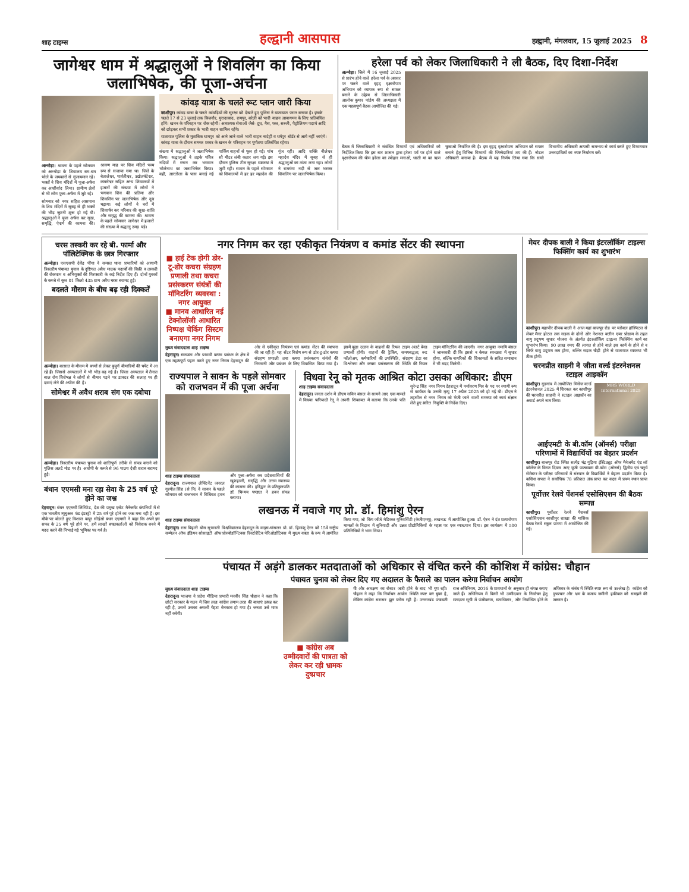शाह टाइम्स हल्द्वानी आसपास हल्द्वानी, मंगलवार, 15 जुलाई 2025 8
जागेश्वर धाम में श्रद्धालुओं ने शिवलिंग का किया जलाभिषेक, की पूजा-अर्चना
अल्मोड़ा। श्रावण के पहले सोमवार को अल्मोड़ा के शिवालय बम-बम भोले के जयकारों से गुंजायमान रहे। भक्तों ने शिव मंदिरों में पूजा-अर्चना कर आशीर्वाद लिया। ग्रामीण क्षेत्रों से भी लोग पूजा-अर्चना में जुटे रहे।
सोमवार को नगर सहित आसपास के शिव मंदिरों में सुबह से ही भक्तों की भीड़ जुटनी शुरू हो गई थी। श्रद्धालुओं ने पूजा अर्चना कर सुख, समृद्धि, ऐश्वर्य की कामना की। श्रावण माह पर शिव मंदिरों भव्य रूप से सजाया गया था। जिले के बेतालेश्वर, पार्वतीश्वर, उद्योतचंदेश्वर, कमलेश्वर सहित अन्य शिवालयों में हजारों की संख्या में लोगों ने भगवान शिव की प्रतिमा और शिवलिंग पर जलाभिषेक और दूध चढ़ाया। कई लोगों ने घरों में शिवार्चन कर परिवार की सुख-शांति और समृद्ध की कामना की। श्रावण के पहले सोमवार जागेश्वर में हजारों की संख्या में श्रद्धालु उमड़ पड़े।
कांवड़ यात्रा के चलते रूट प्लान जारी किया
काशीपुर। कांवड़ यात्रा के चलते कांवड़ियों की सुरक्षा को देखते हुए पुलिस ने यातायात प्लान बनाया है। इसके चलते 17 से 23 जुलाई तक बिजनौर, मुरादाबाद, रामपुर, बरेली को भारी वाहन आवागमन के लिए प्रतिबंधित होंगे। खनन के परिवहन पर रोक रहेगी। आवश्यक सेवाओं जैसे- दूध, गैस, फल, सब्जी, पैट्रोलियम पदार्थ आदि को छोड़कर सभी प्रकार के भारी वाहन शामिल रहेंगे।
यातायात पुलिस के मुताबिक धामपुर को आने जाने वाले भारी वाहन नादेही व धर्मपुर बॉर्डर से आगे नहीं जाएंगे। कांवड़ यात्रा के दौरान समस्त प्रकार के खनन के परिवहन पर पूर्णतया प्रतिबंधित रहेगा।
संख्या में श्रद्धालुओं ने जलाभिषेक किया। श्रद्धालुओं ने तड़के पवित्र नदियों में स्नान कर भगवान भोलेनाथ का जलाभिषेक किया। वहीं, आरतोला के पास बनाई गई पार्किंग वाहनों से फुल हो गई। पांच सौ मीटर लंबी कतार लग गई। इस दौरान पुलिस टीम सुरक्षा व्यवस्था में जुटी रही। सावन के पहले सोमवार को शिवालयों में हर हर महादेव की गूंज रही। आदि शक्ति नीलेश्वर महादेव मंदिर में सुबह से ही श्रद्धालुओं का तांता लगा रहा। लोगों ने रामगंगा नदी से जल भरकर शिवलिंग पर जलाभिषेक किया।
हरेला पर्व को लेकर जिलाधिकारी ने ली बैठक, दिए दिशा-निर्देश
अल्मोड़ा। जिले में 16 जुलाई 2025 से प्रारंभ होने वाले हरेला पर्व के अवसर पर चलने वाले वृहद् वृक्षारोपण अभियान को व्यापक रूप से सफल बनाने के उद्देश्य से जिलाधिकारी आलोक कुमार पांडेय की अध्यक्षता में एक महत्वपूर्ण बैठक आयोजित की गई।
बैठक में जिलाधिकारी ने संबंधित विभागों एवं अधिकारियों को निर्देशित किया कि इस बार शासन द्वारा हरेला पर्व पर होने वाले वृक्षारोपण की थीम हरेला का त्योहार मनाओ, धरती मां का ऋण चुकाओ निर्धारित की है। इस वृहद् वृक्षारोपण अभियान को सफल बनाने हेतु विभिन्न विभागों की जिम्मेदारियां तय की हैं। नोडल अधिकारी बनाया है। बैठक में यह निर्णय लिया गया कि सभी विभागीय अधिकारी आपसी समन्वय से कार्य करते हुए विभागवार उत्तरदायित्वों का स्पष्ट निर्धारण करें।
चरस तस्करी कर रहे बी. फार्मा और पॉलिटेक्निक के छात्र गिरफ्तार
अल्मोड़ा। एसएसपी देवेंद्र पींचा ने समस्त थाना प्रभारियों को आगामी त्रिस्तरीय पंचायत चुनाव के दृष्टिगत अवैध मादक पदार्थों की बिक्री व तस्करी की रोकथाम व अभियुक्तों की गिरफ्तारी के कड़े निर्देश दिए हैं। दोनों युवकों के कब्जे से कुल 01 किलो 435 ग्राम अवैध चरस बरामद हुई।
बदलते मौसम के बीच बढ़ रही दिक्कतें
अल्मोड़ा। बरसात के मौसम में बच्चों से लेकर बुजुर्ग बीमारियों की चपेट में आ रहे हैं। जिससे अस्पतालों में भी भीड़ बढ़ गई है। जिला अस्पताल में तैनात बाल रोग विशेषज्ञ ने लोगों से बीमार पड़ने पर डाक्टर की सलाह पर ही दवाएं लेने की अपील की है।
सोमेश्वर में अवैध शराब संग एक दबोचा
अल्मोड़ा। त्रिस्तरीय पंचायत चुनाव को शांतिपूर्ण तरीके से संपन्न कराने को पुलिस अलर्ट मोड पर है। आरोपी के कब्जे से 96 पाउच देशी शराब बरामद हुई।
बंधान एएमसी मना रहा सेवा के 25 वर्ष पूरे होने का जश्न
देहरादून। बंधन एएमसी लिमिटेड, देश की प्रमुख एसेट मैनेजमेंट कंपनियों में से एक भारतीय म्यूचुअल फंड इंडस्ट्री में 25 वर्ष पूरे होने का जश्न मना रही है। इस मौके पर बोलते हुए विशाल कपूर सीईओ बंधन एएमसी ने कहा कि अपने इस सफर के 25 वर्ष पूरे होने पर, हमें लाखों बचतकर्ताओं को निवेशक बनने में मदद करने की निभाई गई भूमिका पर गर्व है।
नगर निगम कर रहा एकीकृत नियंत्रण व कमांड सेंटर की स्थापना
■ हाई टेक होगी डोर-टू-डोर कचरा संग्रहण प्रणाली तथा कचरा प्रसंस्करण संयंत्रों की मॉनिटरिंग व्यवस्था : नगर आयुक्त
■ मानव आधारित नई टेक्नोलॉजी आधारित निष्पक्ष चेकिंग सिस्टम बनाएगा नगर निगम
मुख्य संवाददाता शाह टाइम्स
देहरादून। स्वच्छता और प्रभावी कचरा प्रबंधन के क्षेत्र में एक महत्वपूर्ण पहल करते हुए नगर निगम देहरादून की ओर से एकीकृत नियंत्रण एवं कमांड सेंटर की स्थापना की जा रही है। यह सेंटर विशेष रूप से डोर-टू-डोर कचरा संग्रहण प्रणाली तथा कचरा प्रसंस्करण संयंत्रों की निगरानी और प्रबंधन के लिए विकसित किया गया है। इसमें कूड़ा उठान के वाहनों की रियल टाइम अलर्ट बेस्ड प्रणाली होगी। वाहनों की ट्रैकिंग, समयबद्धता, रूट फॉलोअप, कर्मचारियों की उपस्थिति, संग्रहण डेटा का विश्लेषण और कचरा प्रसंस्करण की स्थिति की रियल टाइम मॉनिटरिंग की जाएगी। नगर आयुक्त नमामि बंसल ने जानकारी दी कि इससे न केवल स्वच्छता में सुधार होगा, बल्कि नागरिकों की शिकायतों के त्वरित समाधान में भी मदद मिलेगी।
राज्यपाल ने सावन के पहले सोमवार को राजभवन में की पूजा अर्चना
शाह टाइम्स संवाददाता
देहरादून। राज्यपाल लेफ्टिनेंट जनरल गुरमीत सिंह (से नि) ने सावन के पहले सोमवार को राजभवन में विधिवत हवन और पूजा-अर्चना कर प्रदेशवासियों की खुशहाली, समृद्धि और उत्तम स्वास्थ्य की कामना की। हरिद्वार के प्रतिकुलपति डॉ. चिन्मय पण्ड्या ने हवन संपन्न कराया।
विधवा रेनू को मृतक आश्रित कोटा उसका अधिकार: डीएम
शाह टाइम्स संवाददाता
देहरादून। जनता दर्शन में डीएम सविन बंसल के सामने आए एक मामले में विधवा फरियादी रेनू ने अपनी शिकायत में बताया कि उनके पति सुरेन्द्र सिंह नगर निगम देहरादून में पर्यावरण मित्र के पद पर स्थायी रूप से कार्यरत थे। उनकी मृत्यु 17 अप्रैल 2025 को हो गई थी। डीएम ने तहसील से नगर निगम को भेजी जाने वाली समस्या को स्वयं संज्ञान लेते हुए त्वरित नियुक्ति के निर्देश दिए।
लखनऊ में नवाजे गए प्रो. डॉ. हिमांशु ऐरन
शाह टाइम्स संवाददाता
देहरादून। रास बिहारी बोस सुभारती विश्वविद्यालय देहरादून के वाइस-चांसलर प्रो. डॉ. हिमांशु ऐरन को 15वें राष्ट्रीय सम्मेलन ऑफ इंडियन सोसाइटी ऑफ प्रोस्थोडॉन्टिक्स रिस्टोरेटिव पेरिओडोंटिक्स में मुख्य वक्ता के रूप में आमंत्रित किया गया, जो किंग जॉर्ज मेडिकल यूनिवर्सिटी (केजीएमयू), लखनऊ में आयोजित हुआ। डॉ. ऐरन ने दंत प्रत्यारोपण मामलों के निदान में बुनियादी और उन्नत प्रौद्योगिकियों के महत्व पर एक व्याख्यान दिया। इस कार्यक्रम में 500 प्रतिनिधियों ने भाग लिया।
मेयर दीपक बाली ने किया इंटरलॉकिंग टाइल्स फिक्सिंग कार्य का शुभारंभ
काशीपुर। महापौर दीपक बाली ने आज यहां बाजपुर रोड पर ग्लोबल हॉस्पिटल से लेकर मैनर होटल तक सड़क के दोनों ओर नेशनल क्लीन एयर प्रोग्राम के तहत वायु प्रदूषण सुधार योजना के अंतर्गत इंटरलॉकिंग टाइल्स फिक्सिंग कार्य का शुभारंभ किया। 90 लाख रुपए की लागत से होने वाले इस कार्य के होने से न सिर्फ वायु प्रदूषण कम होगा, बल्कि सड़क चौड़ी होने से यातायात व्यवस्था भी ठीक होगी।
चरनप्रीत साहनी ने जीता वर्ल्ड इंटरनेशनल स्टाइल आइकॉन
काशीपुर। गुड़गांव में आयोजित मिसेज वर्ल्ड इंटरनेशनल 2025 में शिरकत कर काशीपुर की चरनप्रीत साहनी ने स्टाइल आइकॉन का अवार्ड अपने नाम किया।
MRS WORLD International 2025
आईएमटी के बी.कॉम (ऑनर्स) परीक्षा परिणामों में विद्यार्थियों का बेहतर प्रदर्शन
काशीपुर। बाजपुर रोड स्थित सत्येंद्र चंद्र गुड़िया इंस्टिट्यूट ऑफ मैनेजमेंट एंड लॉ कॉलेज के विगत दिवस आए यूजी पाठ्यक्रम बी.कॉम (ऑनर्स) द्वितीय एवं चतुर्थ सेमेस्टर के परीक्षा परिणामों में संस्थान के विद्यार्थियों ने बेहतर प्रदर्शन किया है। कशिश सपरा ने सर्वाधिक 78 प्रतिशत अंक प्राप्त कर कक्षा में प्रथम स्थान प्राप्त किया।
पूर्वोत्तर रेलवे पेंशनर्स एसोसिएशन की बैठक सम्पन्न
काशीपुर। पूर्वोत्तर रेलवे पेंशनर्स एसोसिएशन काशीपुर शाखा की मासिक बैठक रेलवे स्कूल प्रांगण में आयोजित की गई।
पंचायत में अड़ंगे डालकर मतदाताओं को अधिकार से वंचित करने की कोशिश में कांग्रेस: चौहान
पंचायत चुनाव को लेकर दिए गए अदालत के फैसले का पालन करेगा निर्वाचन आयोग
मुख्य संवाददाता शाह टाइम्स
देहरादून। भाजपा ने प्रदेश मीडिया प्रभारी मनवीर सिंह चौहान ने कहा कि छोटी सरकार के गठन में जिस तरह कांग्रेस तमाम तरह की बाधाएं उत्पन्न कर रही है, उससे उसका असली चेहरा बेनकाब हो गया है। जनता उसे माफ नहीं करेगी।
■ कांग्रेस अब उम्मीदवारों की पात्रता को लेकर कर रही भ्रामक दुष्प्रचार
थी और आरक्षण का रोस्टर जारी होने के बाद भी चुप रही। चौहान ने कहा कि निर्वाचन आयोग स्थिति स्पष्ट कर चुका है, लेकिन कांग्रेस सरासर झूठ परोस रही है। उत्तराखंड पंचायती राज अधिनियम, 2016 के प्रावधानों के अनुसार ही संपन्न कराए जाते हैं। अधिनियम में किसी भी उम्मीदवार के निर्वाचन हेतु मतदाता सूची में पंजीकरण, मताधिकार, और निर्वाचित होने के अधिकार के संबंध में स्थिति स्पष्ट रूप से उल्लेख है। कांग्रेस को दुष्प्रचार और भ्रम के बजाय जमीनी हकीकत को समझने की जरूरत है।